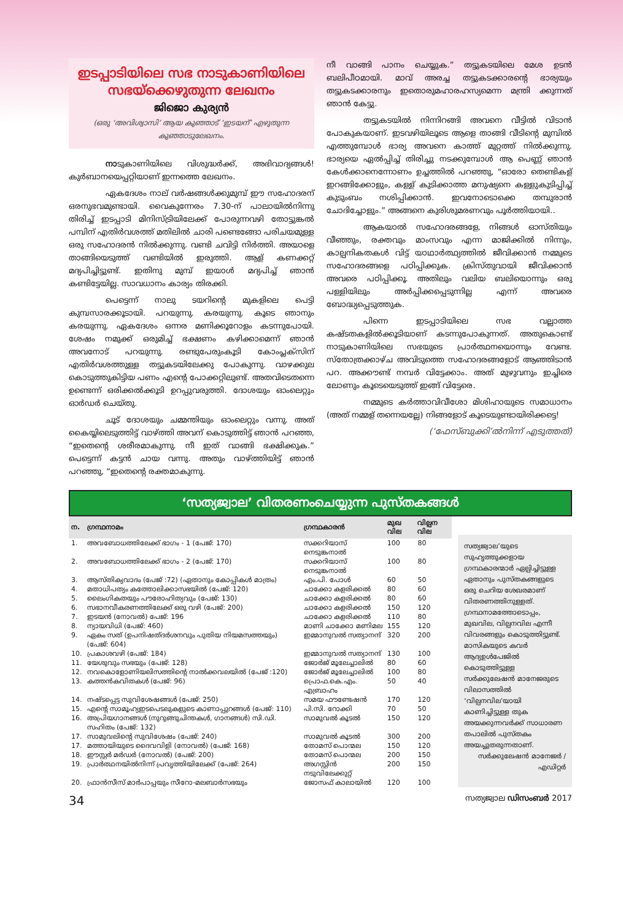ഇടപ്പാടിയിലെ സഭ നാടുകാണിയിലെ സഭയ്ക്കെഴുതുന്ന ലേഖനം
ജിജൊ കുര്യൻ
(ഒരു ‘അവിശ്വാസി’ ആയ കുഞ്ഞാട് ‘ഇടയന്’ എഴുതുന്ന കുഞ്ഞാടുലേഖനം.
നാടുകാണിയിലെ വിശുദ്ധർക്ക്, അഭിവാദ്യങ്ങൾ! കുർബാനയെപ്പറ്റിയാണ് ഇന്നത്തെ ലേഖനം.
ഏകദേശം നാല് വർഷങ്ങൾക്കുമുമ്പ് ഈ സഹോദരന് ഒരനുഭവമുണ്ടായി. വൈകുന്നേരം 7.30-ന് പാലായിൽനിന്നു തിരിച്ച് ഇടപ്പാടി മിനിസ്ട്രിയിലേക്ക് പോരുന്നവഴി തോട്ടുങ്കൽ പമ്പിന് എതിർവശത്ത് മതിലിൽ ചാരി പണ്ടെങ്ങോ പരിചയമുള്ള ഒരു സഹോദരൻ നിൽക്കുന്നു. വണ്ടി ചവിട്ടി നിർത്തി. അയാളെ താങ്ങിയെടുത്ത് വണ്ടിയിൽ ഇരുത്തി. ആള് കണക്കറ്റ് മദ്യപിച്ചിട്ടുണ്ട്. ഇതിനു മുമ്പ് ഇയാൾ മദ്യപിച്ച് ഞാൻ കണ്ടിട്ടേയില്ല. സാവധാനം കാര്യം തിരക്കി.
പെട്ടെന്ന് നാലു ടയറിന്റെ മുകളിലെ പെട്ടി കുമ്പസാരക്കൂടായി. പറയുന്നു. കരയുന്നു. കൂടെ ഞാനും കരയുന്നു. ഏകദേശം ഒന്നര മണിക്കൂറോളം കടന്നുപോയി. ശേഷം നമുക്ക് ഒരുമിച്ച് ഭക്ഷണം കഴിക്കാമെന്ന് ഞാൻ അവനോട് പറയുന്നു. രണ്ടുപേരുംകൂടി കോംപ്ലക്സിന് എതിർവശത്തുള്ള തട്ടുകടയിലേക്കു പോകുന്നു. വാഴക്കുല കൊടുത്തുകിട്ടിയ പണം എന്റെ പോക്കറ്റിലുണ്ട്. അതവിടെതന്നെ ഉണ്ടെന്ന് ഒരിക്കൽക്കൂടി ഉറപ്പുവരുത്തി. ദോശയും ഓംലെറ്റും ഓർഡർ ചെയ്തു.
ചൂട് ദോശയും ചമ്മന്തിയും ഓംലെറ്റും വന്നു. അത് കൈയ്യിലെടുത്തിട്ട് വാഴ്ത്തി അവന് കൊടുത്തിട്ട് ഞാൻ പറഞ്ഞ, “ഇതെന്റെ ശരീരമാകുന്നു. നീ ഇത് വാങ്ങി ഭക്ഷിക്കുക.” പെട്ടെന്ന് കട്ടൻ ചായ വന്നു. അതും വാഴ്ത്തിയിട്ട് ഞാൻ പറഞ്ഞു, “ഇതെന്റെ രക്തമാകുന്നു.
നീ വാങ്ങി പാനം ചെയ്യുക.” തട്ടുകടയിലെ മേശ ഉടൻ ബലിപീഠമായി. മാവ് അരച്ച തട്ടുകടക്കാരന്റെ ഭാര്യയും തട്ടുകടക്കാരനും ഇതൊരുമഹാരഹസ്യമെന്ന മന്ത്രി ക്കുന്നത് ഞാൻ കേട്ടു.
തട്ടുകടയിൽ നിന്നിറങ്ങി അവനെ വീട്ടിൽ വിടാൻ പോകുകയാണ്. ഇടവഴിയിലൂടെ ആളെ താങ്ങി വീടിന്റെ മുമ്പിൽ എത്തുമ്പോൾ ഭാര്യ അവനെ കാത്ത് മുറ്റത്ത് നിൽക്കുന്നു. ഭാര്യയെ ഏൽപ്പിച്ച് തിരിച്ചു നടക്കുമ്പോൾ ആ പെണ്ണ് ഞാൻ കേൾക്കാനെന്നോണം ഉച്ചത്തിൽ പറഞ്ഞു, “ഓരോ തെണ്ടികള് ഇറങ്ങിക്കോളും, കള്ള് കുടിക്കാത്ത മനുഷ്യനെ കള്ളുകുടിപ്പിച്ച് കുടുംബം നശിപ്പിക്കാൻ. ഇവനോടൊക്കെ തമ്പുരാൻ ചോദിച്ചോളും.” അങ്ങനെ കുരിശുമരണവും പൂർത്തിയായി..
ആകയാൽ സഹോദരങ്ങളേ, നിങ്ങൾ ഓസ്തിയും വീഞ്ഞും, രക്തവും മാംസവും എന്ന മാജിക്കിൽ നിന്നും, കാല്പനികതകൾ വിട്ട് യാഥാർത്ഥ്യത്തിൽ ജീവിക്കാൻ നമ്മുടെ സഹോദരങ്ങളെ പഠിപ്പിക്കുക. ക്രിസ്തുവായി ജീവിക്കാൻ അവരെ പഠിപ്പിക്കൂ. അതിലും വലിയ ബലിയൊന്നും ഒരു പള്ളിയിലും അർപ്പിക്കപ്പെടുന്നില്ല എന്ന് അവരെ ബോദ്ധ്യപ്പെടുത്തുക.
പിന്നെ ഇടപ്പാടിയിലെ സഭ വല്ലാത്ത കഷ്ടതകളിൽക്കൂടിയാണ് കടന്നുപോകുന്നത്. അതുകൊണ്ട് നാടുകാണിയിലെ സഭയുടെ പ്രാർത്ഥനയൊന്നും വേണ്ട. സ്തോത്രക്കാഴ്ച അവിടുത്തെ സഹോദരങ്ങളോട് ആഞ്ഞിടാൻ പറ. അക്കൗണ്ട് നമ്പർ വിട്ടേക്കാം. അത് മുഴുവനും ഇച്ചിരെ ലോണും കൂടെയെടുത്ത് ഇങ്ങ് വിട്ടേരെ.
നമ്മുടെ കർത്താവിവീശോ മിശിഹായുടെ സമാധാനം (അത് നമ്മള് തന്നെയല്ലേ) നിങ്ങളോട് കൂടെയുണ്ടായിരിക്കട്ടെ!
(‘ഫേസ്ബുക്കി’ൽനിന്ന് എടുത്തത്)
‘സത്യജ്വാല’ വിതരണംചെയ്യുന്ന പുസ്തകങ്ങൾ
| ന. | ഗ്രന്ഥനാമം | ഗ്രന്ഥകാരൻ | മുഖ വില | വില്പന വില |
| --- | --- | --- | --- | --- |
| 1. | അവബോധത്തിലേക്ക് ഭാഗം - 1 (പേജ്: 170) | സക്കറിയാസ് നെടുങ്കനാൽ | 100 | 80 |
| 2. | അവബോധത്തിലേക്ക് ഭാഗം - 2 (പേജ്: 170) | സക്കറിയാസ് നെടുങ്കനാൽ | 100 | 80 |
| 3. | ആസ്തിക്യവാദം (പേജ് :72) (ഏതാനും കോപ്പികൾ മാത്രം) | എം.പി. പോൾ | 60 | 50 |
| 4. | മതാധിപത്യം കത്തോലിക്കാസഭയിൽ (പേജ്: 120) | ചാക്കോ കളരിക്കൽ | 80 | 60 |
| 5. | ലൈംഗികതയും പൗരോഹിത്യവും (പേജ്: 130) | ചാക്കോ കളരിക്കൽ | 80 | 60 |
| 6. | സഭാനവീകരണത്തിലേക്ക് ഒരു വഴി (പേജ്: 200) | ചാക്കോ കളരിക്കൽ | 150 | 120 |
| 7. | ഇടയൻ (നോവൽ) പേജ്: 196 | ചാക്കോ കളരിക്കൽ | 110 | 80 |
| 8. | ന്യായവിധി (പേജ്: 460) | മാണി ചാക്കോ മണിമല | 155 | 120 |
| 9. | ഏകം സത് (ഉപനിഷത്ദർശനവും പുതിയ നിയമസത്തയും) (പേജ്: 604) | ഇമ്മാനുവൽ സത്യാനന്ദ് | 320 | 200 |
| 10. | പ്രകാശവഴി (പേജ്: 184) | ഇമ്മാനുവൽ സത്യാനന്ദ് | 130 | 100 |
| 11. | യേശുവും സഭയും (പേജ്: 128) | ജോർജ് മൂലേച്ചാലിൽ | 80 | 60 |
| 12. | നവകൊളോണിയലിസത്തിന്റെ നാൽക്കവലയിൽ (പേജ് :120) | ജോർജ് മൂലേച്ചാലിൽ | 100 | 80 |
| 13. | കത്തൻകവിതകൾ (പേജ്: 96) | പ്രൊഫ.കെ.എം. എബ്രാഹം | 50 | 40 |
| 14. | നഷ്ടപ്പെട്ട സുവിശേഷങ്ങൾ (പേജ്: 250) | സമയ ഫൗണ്ടേഷൻ | 170 | 120 |
| 15. | എന്റെ സാമൂഹ്യഇടപെടലുകളുടെ കാണാപ്പുറങ്ങൾ (പേജ്: 110) | പി.സി. റോക്കി | 70 | 50 |
| 16. | അപ്രിയഗാനങ്ങൾ (നുറുങ്ങുചിന്തകൾ, ഗാനങ്ങൾ) സി.ഡി. സഹിതം (പേജ്: 132) | സാമുവൽ കൂടൽ | 150 | 120 |
| 17. | സാമുവലിന്റെ സുവിശേഷം (പേജ്: 240) | സാമുവൽ കൂടൽ | 300 | 200 |
| 17. | മത്തായിയുടെ ദൈവവിളി (നോവൽ) (പേജ്: 168) | തോമസ് പൊന്മല | 150 | 120 |
| 18. | ഈസ്റ്റർ മർഡർ (നോവൽ) (പേജ്: 200) | തോമസ് പൊന്മല | 200 | 150 |
| 19. | പ്രാർത്ഥനയിൽനിന്ന് പ്രവൃത്തിയിലേക്ക് (പേജ്: 264) | അഗസ്റ്റിൻ നടുവിലേക്കുറ്റ് | 200 | 150 |
| 20. | ഫ്രാൻസീസ് മാർപാപ്പയും സീറോ-മലബാർസഭയും | ജോസഫ് കാലായിൽ | 120 | 100 |
സത്യജ്വാല’യുടെ സുഹൃത്തുക്കളായ ഗ്രന്ഥകാരന്മാർ ഏല്പിച്ചിട്ടുള്ള ഏതാനും പുസ്തകങ്ങളുടെ ഒരു ചെറിയ ശേഖരമാണ് വിതരണത്തിനുള്ളത്. ഗ്രന്ഥനാമത്തോടൊപ്പം, മുഖവില, വില്പനവില എന്നീ വിവരങ്ങളും കൊടുത്തിട്ടുണ്ട്. മാസികയുടെ കവർ ആദ്യഉൾപേജിൽ കൊടുത്തിട്ടുള്ള സർക്കുലേഷൻ മാനേജരുടെ വിലാസത്തിൽ ‘വില്പനവില’യായി കാണിച്ചിട്ടുള്ള തുക അയക്കുന്നവർക്ക് സാധാരണ തപാലിൽ പുസ്തകം അയച്ചുതരുന്നതാണ്.
സർക്കുലേഷൻ മാനേജർ / എഡിറ്റർ
34 സത്യജ്വാല ഡിസംബർ 2017